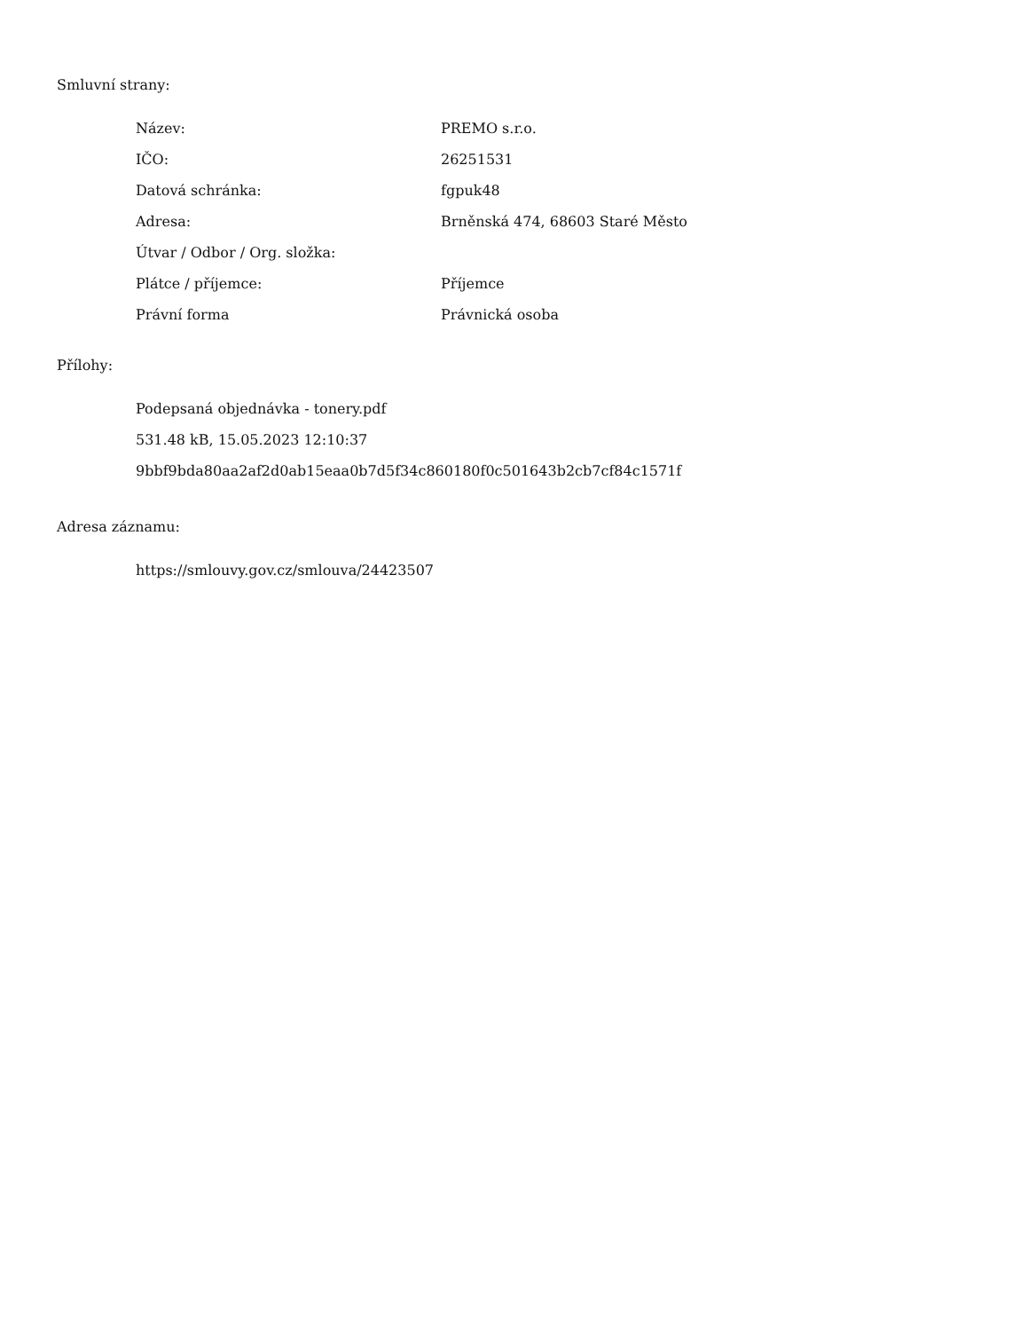Smluvní strany:
| Název: | PREMO s.r.o. |
| IČO: | 26251531 |
| Datová schránka: | fgpuk48 |
| Adresa: | Brněnská 474, 68603 Staré Město |
| Útvar / Odbor / Org. složka: | |
| Plátce / příjemce: | Příjemce |
| Právní forma | Právnická osoba |
Přílohy:
Podepsaná objednávka - tonery.pdf
531.48 kB, 15.05.2023 12:10:37
9bbf9bda80aa2af2d0ab15eaa0b7d5f34c860180f0c501643b2cb7cf84c1571f
Adresa záznamu:
https://smlouvy.gov.cz/smlouva/24423507